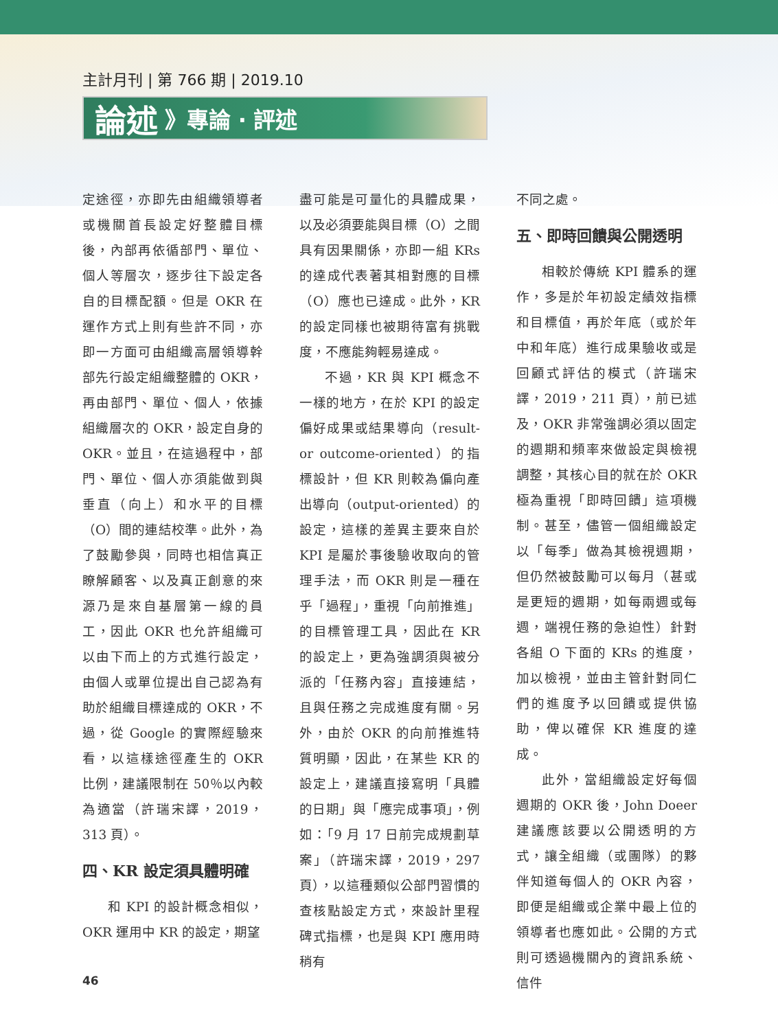主計月刊 | 第 766 期 | 2019.10
論述 》專論 ‧ 評述
定途徑，亦即先由組織領導者或機關首長設定好整體目標後，內部再依循部門、單位、個人等層次，逐步往下設定各自的目標配額。但是 OKR 在運作方式上則有些許不同，亦即一方面可由組織高層領導幹部先行設定組織整體的 OKR，再由部門、單位、個人，依據組織層次的 OKR，設定自身的 OKR。並且，在這過程中，部門、單位、個人亦須能做到與垂直（向上）和水平的目標（O）間的連結校準。此外，為了鼓勵參與，同時也相信真正瞭解顧客、以及真正創意的來源乃是來自基層第一線的員工，因此 OKR 也允許組織可以由下而上的方式進行設定，由個人或單位提出自己認為有助於組織目標達成的 OKR，不過，從 Google 的實際經驗來看，以這樣途徑產生的 OKR 比例，建議限制在 50％以內較為適當（許瑞宋譯，2019，313 頁）。
四、KR 設定須具體明確
和 KPI 的設計概念相似，OKR 運用中 KR 的設定，期望
盡可能是可量化的具體成果，以及必須要能與目標（O）之間具有因果關係，亦即一組 KRs 的達成代表著其相對應的目標（O）應也已達成。此外，KR 的設定同樣也被期待富有挑戰度，不應能夠輕易達成。
不過，KR 與 KPI 概念不一樣的地方，在於 KPI 的設定偏好成果或結果導向（result- or outcome-oriented）的指標設計，但 KR 則較為偏向產出導向（output-oriented）的設定，這樣的差異主要來自於 KPI 是屬於事後驗收取向的管理手法，而 OKR 則是一種在乎「過程」，重視「向前推進」的目標管理工具，因此在 KR 的設定上，更為強調須與被分派的「任務內容」直接連結，且與任務之完成進度有關。另外，由於 OKR 的向前推進特質明顯，因此，在某些 KR 的設定上，建議直接寫明「具體的日期」與「應完成事項」，例如：「9 月 17 日前完成規劃草案」（許瑞宋譯，2019，297 頁），以這種類似公部門習慣的查核點設定方式，來設計里程碑式指標，也是與 KPI 應用時稍有
不同之處。
五、即時回饋與公開透明
相較於傳統 KPI 體系的運作，多是於年初設定績效指標和目標值，再於年底（或於年中和年底）進行成果驗收或是回顧式評估的模式（許瑞宋譯，2019，211 頁），前已述及，OKR 非常強調必須以固定的週期和頻率來做設定與檢視調整，其核心目的就在於 OKR 極為重視「即時回饋」這項機制。甚至，儘管一個組織設定以「每季」做為其檢視週期，但仍然被鼓勵可以每月（甚或是更短的週期，如每兩週或每週，端視任務的急迫性）針對各組 O 下面的 KRs 的進度，加以檢視，並由主管針對同仁們的進度予以回饋或提供協助，俾以確保 KR 進度的達成。
此外，當組織設定好每個週期的 OKR 後，John Doeer 建議應該要以公開透明的方式，讓全組織（或團隊）的夥伴知道每個人的 OKR 內容，即便是組織或企業中最上位的領導者也應如此。公開的方式則可透過機關內的資訊系統、信件
46